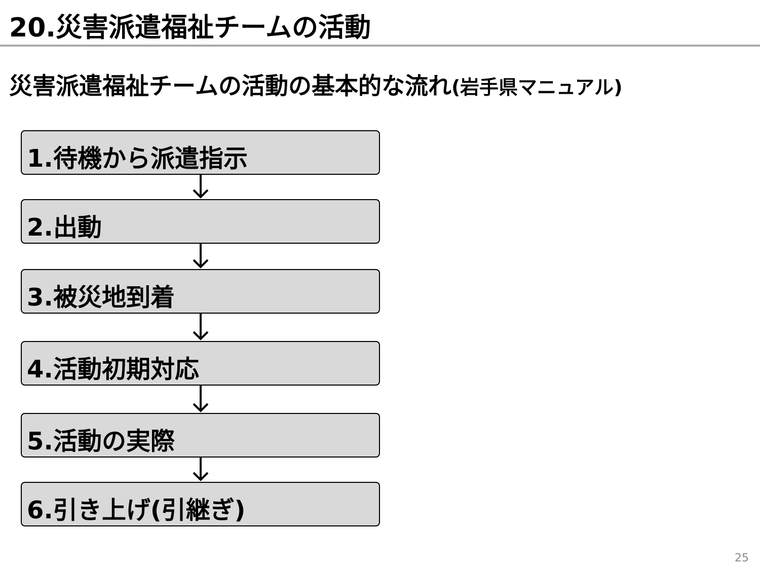20.災害派遣福祉チームの活動
災害派遣福祉チームの活動の基本的な流れ(岩手県マニュアル)
1.待機から派遣指示
2.出動
3.被災地到着
4.活動初期対応
5.活動の実際
6.引き上げ(引継ぎ)
25